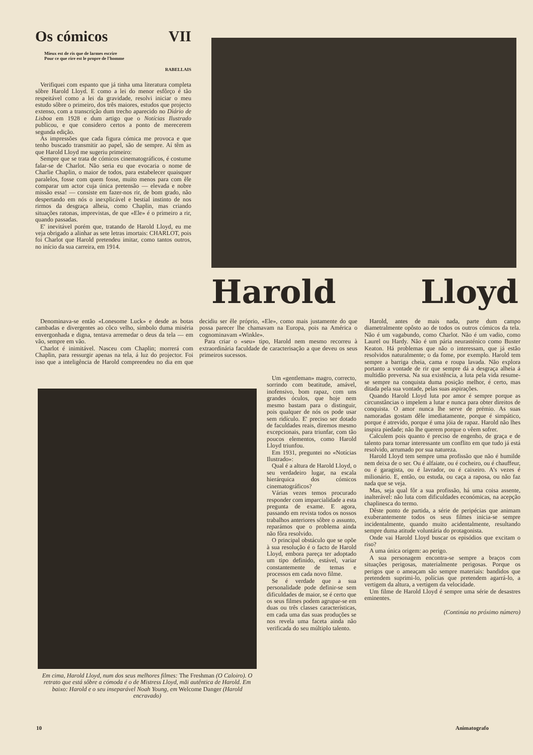Os cómicos VII
Mieux est de ris que de larmes escrire
Pour ce que rire est le propre de l'homme
RABELLAIS
Verifiquei com espanto que já tinha uma literatura completa sôbre Harold Lloyd. E como a lei do menor esfôrço é tão respeitável como a lei da gravidade, resolvi iniciar o meu estudo sôbre o primeiro, dos três maiores, estudos que projecto extenso, com a transcrição dum trecho aparecido no Diário de Lisboa em 1928 e dum artigo que o Notícias Ilustrado publicou, e que considero certos a ponto de merecerem segunda edição.
As impressões que cada figura cómica me provoca e que tenho buscado transmitir ao papel, são de sempre. Aí têm as que Harold Lloyd me sugeriu primeiro:
Sempre que se trata de cómicos cinematográficos, é costume falar-se de Charlot. Não seria eu que evocaria o nome de Charlie Chaplin, o maior de todos, para estabelecer quaisquer paralelos, fosse com quem fosse, muito menos para com êle comparar um actor cuja única pretensão — elevada e nobre missão essa! — consiste em fazer-nos rir, de bom grado, não despertando em nós o inexplicável e bestial instinto de nos rirmos da desgraça alheia, como Chaplin, mas criando situações ratonas, imprevistas, de que «Ele» é o primeiro a rir, quando passadas.
E' inevitável porém que, tratando de Harold Lloyd, eu me veja obrigado a alinhar as sete letras imortais: CHARLOT, pois foi Charlot que Harold pretendeu imitar, como tantos outros, no início da sua carreira, em 1914.
Harold Lloyd
Denominava-se então «Lonesome Luck» e desde as botas cambadas e divergentes ao côco velho, símbolo duma miséria envergonhada e digna, tentava arremedar o deus da tela — em vão, sempre em vão.
Charlot é inimitável. Nasceu com Chaplin; morrerá com Chaplin, para ressurgir apenas na tela, á luz do projector. Foi isso que a inteligência de Harold compreendeu no dia em que decidiu ser êle próprio, «Ele», como mais justamente do que possa parecer lhe chamavam na Europa, pois na América o cognominavam «Winkle».
Para criar o «seu» tipo, Harold nem mesmo recorreu à extraordinária faculdade de caracterisação a que deveu os seus primeiros sucessos.
Em cima, Harold Lloyd, num dos seus melhores filmes: The Freshman (O Caloiro). O retrato que está sôbre a cómoda é o de Mistress Lloyd, mãi autêntica de Harold. Em baixo: Harold e o seu inseparável Noah Young, em Welcome Danger (Harold encravado)
Um «gentleman» magro, correcto, sorrindo com beatitude, amável, inofensivo, bom rapaz, com uns grandes óculos, que hoje nem mesmo bastam para o distinguir, pois qualquer de nós os pode usar sem ridículo. E' preciso ser dotado de faculdades reais, diremos mesmo excepcionais, para triunfar, com tão poucos elementos, como Harold Lloyd triunfou.
Em 1931, preguntei no «Notícias Ilustrado»:
Qual é a altura de Harold Lloyd, o seu verdadeiro lugar, na escala hierárquica dos cómicos cinematográficos?
Várias vezes temos procurado responder com imparcialidade a esta pregunta de exame. E agora, passando em revista todos os nossos trabalhos anteriores sôbre o assunto, reparámos que o problema ainda não fôra resolvido.
O principal obstáculo que se opõe à sua resolução é o facto de Harold Lloyd, embora pareça ter adoptado um tipo definido, estável, variar constantemente de temas e processos em cada novo filme.
Se é verdade que a sua personalidade pode definir-se sem dificuldades de maior, se é certo que os seus filmes podem agrupar-se em duas ou três classes características, em cada uma das suas produções se nos revela uma faceta ainda não verificada do seu múltiplo talento.
Harold, antes de mais nada, parte dum campo diametralmente opôsto ao de todos os outros cómicos da tela. Não é um vagabundo, como Charlot. Não é um vadio, como Laurel ou Hardy. Não é um pária neurasténico como Buster Keaton. Há problemas que não o interessam, que já estão resolvidos naturalmente; o da fome, por exemplo. Harold tem sempre a barriga cheia, cama e roupa lavada. Não explora portanto a vontade de rir que sempre dá a desgraça alheia á multidão preversa. Na sua existência, a luta pela vida resume-se sempre na conquista duma posição melhor, é certo, mas ditada pela sua vontade, pelas suas aspirações.
Quando Harold Lloyd luta por amor é sempre porque as circunstâncias o impelem a lutar e nunca para obter direitos de conquista. O amor nunca lhe serve de prémio. As suas namoradas gostam dêle imediatamente, porque é simpático, porque é atrevido, porque é uma jóia de rapaz. Harold não lhes inspira piedade; não lhe querem porque o vêem sofrer.
Calculem pois quanto é preciso de engenho, de graça e de talento para tornar interessante um conflito em que tudo já está resolvido, arrumado por sua natureza.
Harold Lloyd tem sempre uma profissão que não é humilde nem deixa de o ser. Ou é alfaiate, ou é cocheiro, ou é chauffeur, ou é garagista, ou é lavrador, ou é caixeiro. A's vezes é milionário. E, então, ou estuda, ou caça a raposa, ou não faz nada que se veja.
Mas, seja qual fôr a sua profissão, há uma coisa assente, inalterável: não luta com dificuldades económicas, na acepção chaplinesca do termo.
Dêste ponto de partida, a série de peripécias que animam exuberantemente todos os seus filmes inicia-se sempre incidentalmente, quando muito acidentalmente, resultando sempre duma atitude voluntária do protagonista.
Onde vai Harold Lloyd buscar os episódios que excitam o riso?
A uma única origem: ao perigo.
A sua personagem encontra-se sempre a braços com situações perigosas, materialmente perigosas. Porque os perigos que o ameaçam são sempre materiais: bandidos que pretendem suprimi-lo, polícias que pretendem agarrá-lo, a vertigem da altura, a vertigem da velocidade.
Um filme de Harold Lloyd é sempre uma série de desastres eminentes.
(Continúa no próximo número)
10 Animatografo